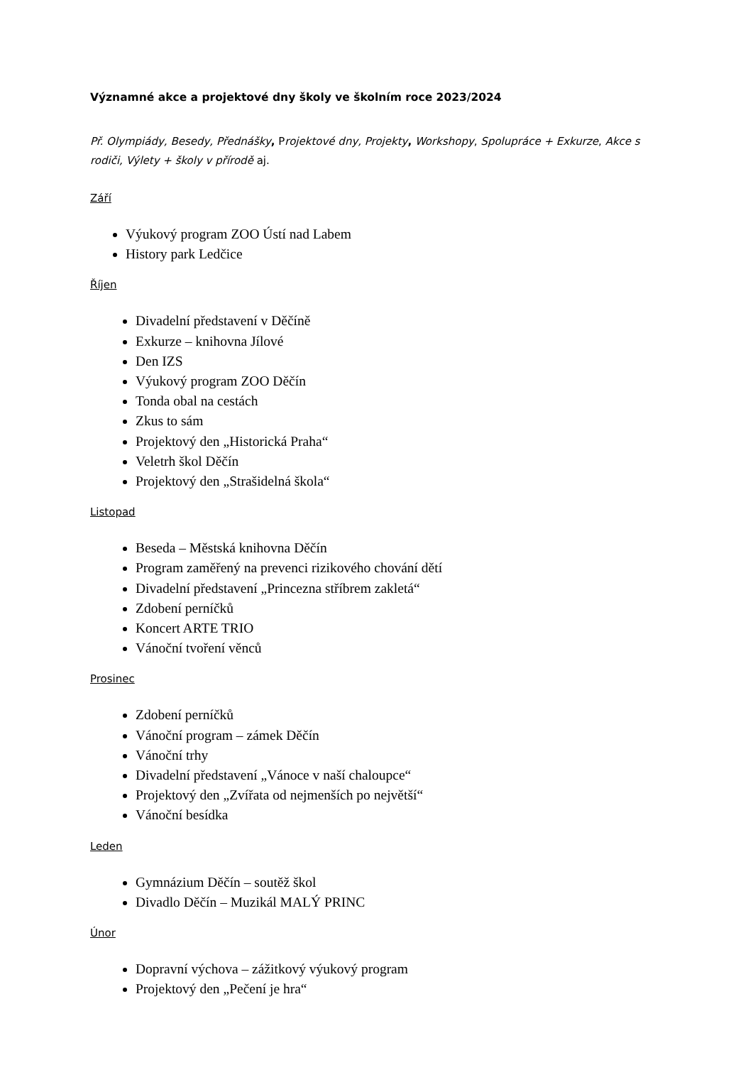Významné akce a projektové dny školy ve školním roce 2023/2024
Př. Olympiády, Besedy, Přednášky, Projektové dny, Projekty, Workshopy, Spolupráce + Exkurze, Akce s rodiči, Výlety + školy v přírodě aj.
Září
Výukový program ZOO Ústí nad Labem
History park Ledčice
Říjen
Divadelní představení v Děčíně
Exkurze – knihovna Jílové
Den IZS
Výukový program ZOO Děčín
Tonda obal na cestách
Zkus to sám
Projektový den „Historická Praha“
Veletrh škol Děčín
Projektový den „Strašidelná škola“
Listopad
Beseda – Městská knihovna Děčín
Program zaměřený na prevenci rizikového chování dětí
Divadelní představení „Princezna stříbrem zakletá“
Zdobení perníčků
Koncert ARTE TRIO
Vánoční tvoření věnců
Prosinec
Zdobení perníčků
Vánoční program – zámek Děčín
Vánoční trhy
Divadelní představení „Vánoce v naší chaloupce“
Projektový den „Zvířata od nejmenších po největší“
Vánoční besídka
Leden
Gymnázium Děčín – soutěž škol
Divadlo Děčín – Muzikál MALÝ PRINC
Únor
Dopravní výchova – zážitkový výukový program
Projektový den „Pečení je hra“